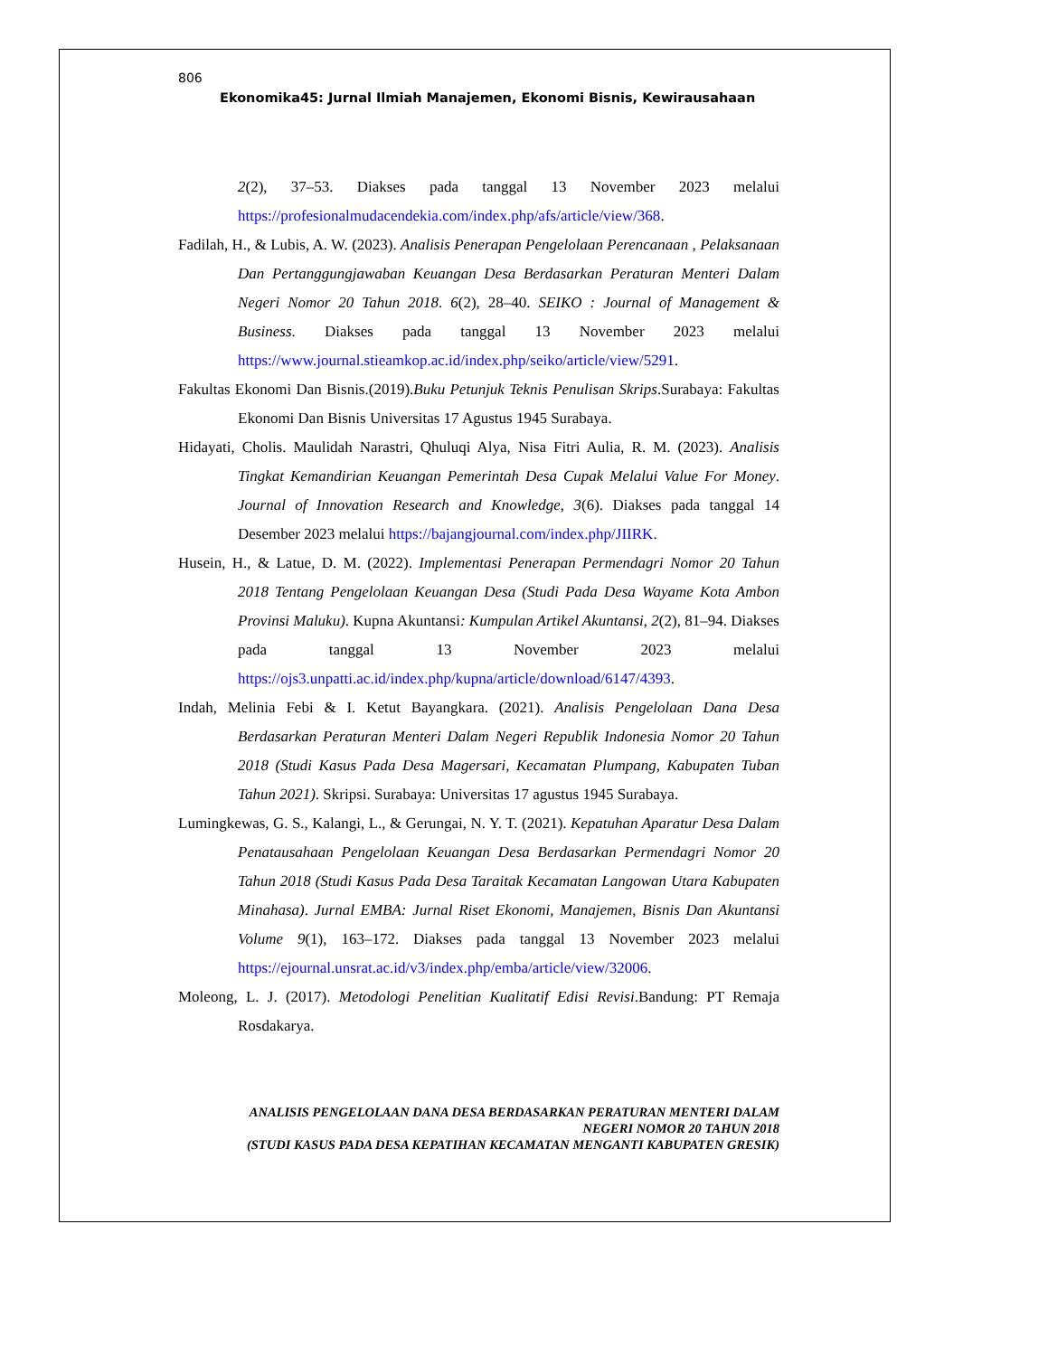806
Ekonomika45: Jurnal Ilmiah Manajemen, Ekonomi Bisnis, Kewirausahaan
2(2), 37–53. Diakses pada tanggal 13 November 2023 melalui https://profesionalmudacendekia.com/index.php/afs/article/view/368.
Fadilah, H., & Lubis, A. W. (2023). Analisis Penerapan Pengelolaan Perencanaan , Pelaksanaan Dan Pertanggungjawaban Keuangan Desa Berdasarkan Peraturan Menteri Dalam Negeri Nomor 20 Tahun 2018. 6(2), 28–40. SEIKO : Journal of Management & Business. Diakses pada tanggal 13 November 2023 melalui https://www.journal.stieamkop.ac.id/index.php/seiko/article/view/5291.
Fakultas Ekonomi Dan Bisnis.(2019).Buku Petunjuk Teknis Penulisan Skrips.Surabaya: Fakultas Ekonomi Dan Bisnis Universitas 17 Agustus 1945 Surabaya.
Hidayati, Cholis. Maulidah Narastri, Qhuluqi Alya, Nisa Fitri Aulia, R. M. (2023). Analisis Tingkat Kemandirian Keuangan Pemerintah Desa Cupak Melalui Value For Money. Journal of Innovation Research and Knowledge, 3(6). Diakses pada tanggal 14 Desember 2023 melalui https://bajangjournal.com/index.php/JIIRK.
Husein, H., & Latue, D. M. (2022). Implementasi Penerapan Permendagri Nomor 20 Tahun 2018 Tentang Pengelolaan Keuangan Desa (Studi Pada Desa Wayame Kota Ambon Provinsi Maluku). Kupna Akuntansi: Kumpulan Artikel Akuntansi, 2(2), 81–94. Diakses pada tanggal 13 November 2023 melalui https://ojs3.unpatti.ac.id/index.php/kupna/article/download/6147/4393.
Indah, Melinia Febi & I. Ketut Bayangkara. (2021). Analisis Pengelolaan Dana Desa Berdasarkan Peraturan Menteri Dalam Negeri Republik Indonesia Nomor 20 Tahun 2018 (Studi Kasus Pada Desa Magersari, Kecamatan Plumpang, Kabupaten Tuban Tahun 2021). Skripsi. Surabaya: Universitas 17 agustus 1945 Surabaya.
Lumingkewas, G. S., Kalangi, L., & Gerungai, N. Y. T. (2021). Kepatuhan Aparatur Desa Dalam Penatausahaan Pengelolaan Keuangan Desa Berdasarkan Permendagri Nomor 20 Tahun 2018 (Studi Kasus Pada Desa Taraitak Kecamatan Langowan Utara Kabupaten Minahasa). Jurnal EMBA: Jurnal Riset Ekonomi, Manajemen, Bisnis Dan Akuntansi Volume 9(1), 163–172. Diakses pada tanggal 13 November 2023 melalui https://ejournal.unsrat.ac.id/v3/index.php/emba/article/view/32006.
Moleong, L. J. (2017). Metodologi Penelitian Kualitatif Edisi Revisi.Bandung: PT Remaja Rosdakarya.
ANALISIS PENGELOLAAN DANA DESA BERDASARKAN PERATURAN MENTERI DALAM
NEGERI NOMOR 20 TAHUN 2018
(STUDI KASUS PADA DESA KEPATIHAN KECAMATAN MENGANTI KABUPATEN GRESIK)